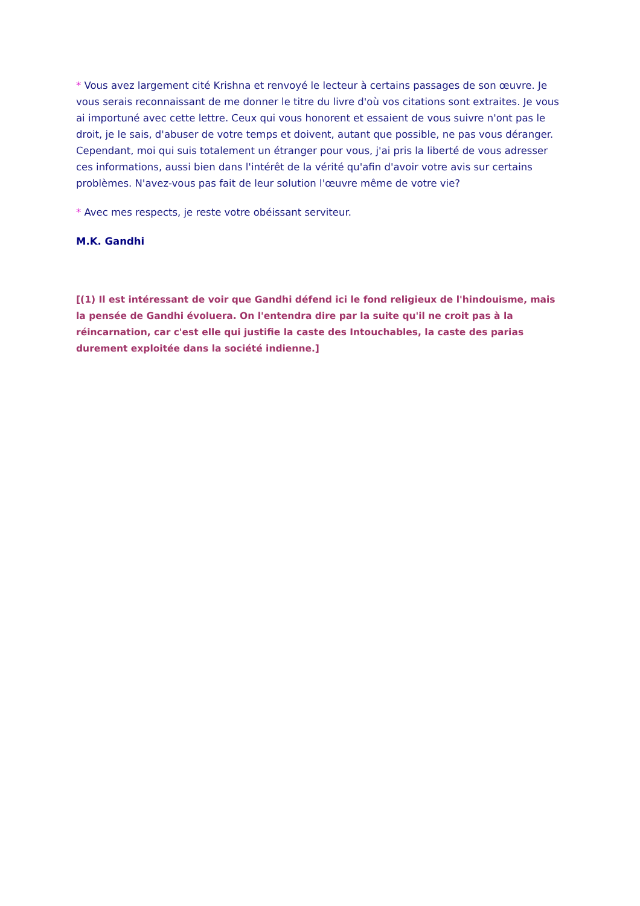* Vous avez largement cité Krishna et renvoyé le lecteur à certains passages de son œuvre. Je vous serais reconnaissant de me donner le titre du livre d'où vos citations sont extraites. Je vous ai importuné avec cette lettre. Ceux qui vous honorent et essaient de vous suivre n'ont pas le droit, je le sais, d'abuser de votre temps et doivent, autant que possible, ne pas vous déranger. Cependant, moi qui suis totalement un étranger pour vous, j'ai pris la liberté de vous adresser ces informations, aussi bien dans l'intérêt de la vérité qu'afin d'avoir votre avis sur certains problèmes. N'avez-vous pas fait de leur solution l'œuvre même de votre vie?
* Avec mes respects, je reste votre obéissant serviteur.
M.K. Gandhi
[(1) Il est intéressant de voir que Gandhi défend ici le fond religieux de l'hindouisme, mais la pensée de Gandhi évoluera. On l'entendra dire par la suite qu'il ne croit pas à la réincarnation, car c'est elle qui justifie la caste des Intouchables, la caste des parias durement exploitée dans la société indienne.]